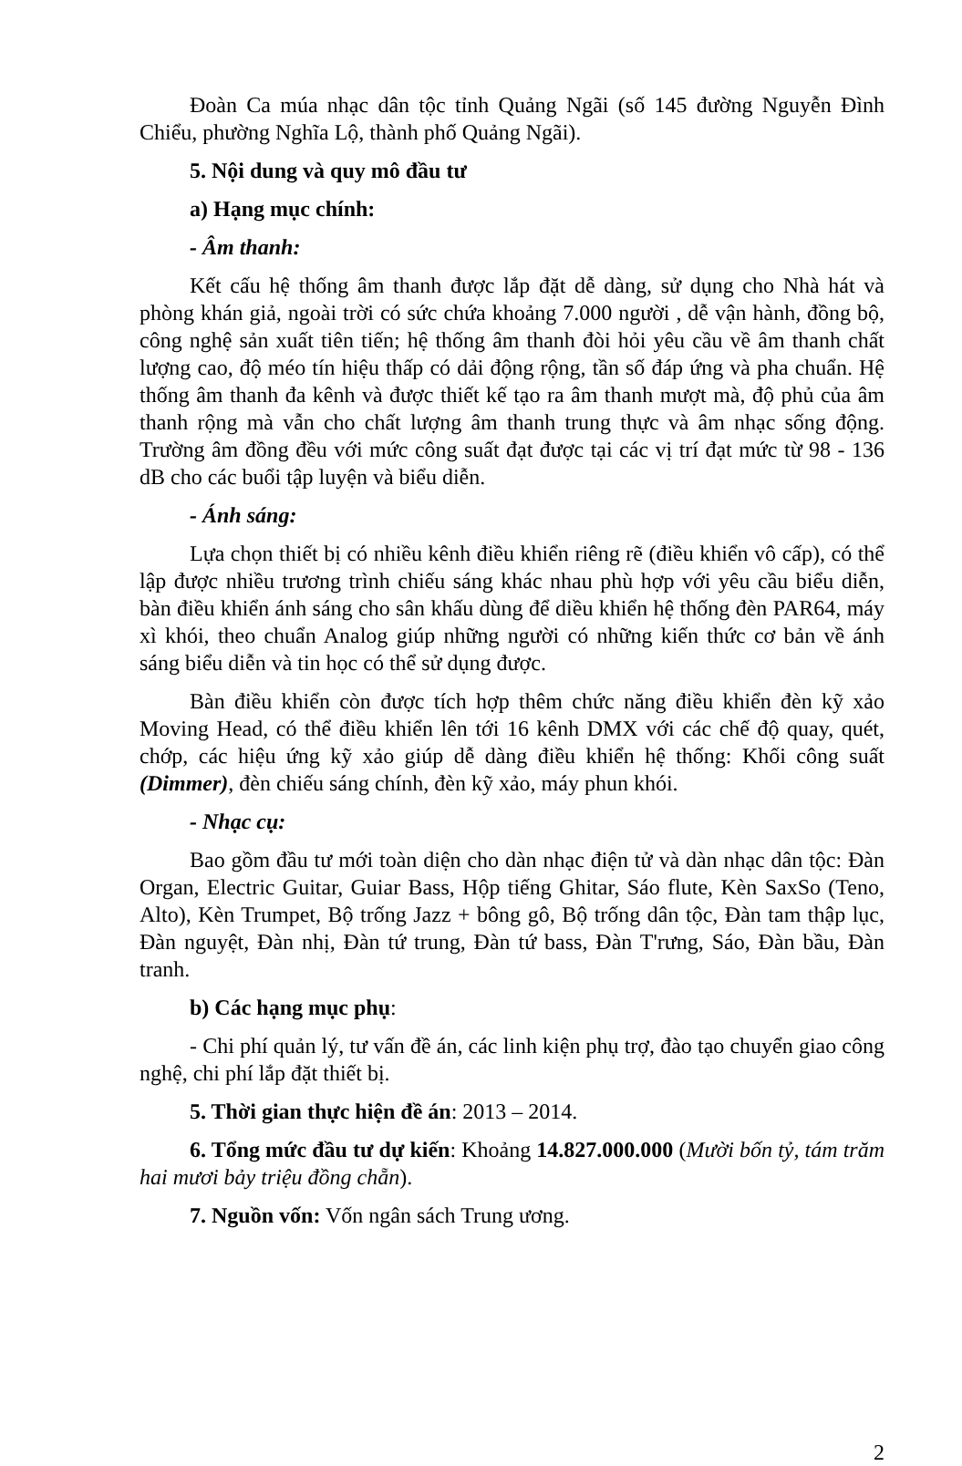Đoàn Ca múa nhạc dân tộc tỉnh Quảng Ngãi (số 145 đường Nguyễn Đình Chiểu, phường Nghĩa Lộ, thành phố Quảng Ngãi).
5. Nội dung và quy mô đầu tư
a) Hạng mục chính:
- Âm thanh:
Kết cấu hệ thống âm thanh được lắp đặt dễ dàng, sử dụng cho Nhà hát và phòng khán giả, ngoài trời có sức chứa khoảng 7.000 người , dễ vận hành, đồng bộ, công nghệ sản xuất tiên tiến; hệ thống âm thanh đòi hỏi yêu cầu về âm thanh chất lượng cao, độ méo tín hiệu thấp có dải động rộng, tần số đáp ứng và pha chuẩn. Hệ thống âm thanh đa kênh và được thiết kế tạo ra âm thanh mượt mà, độ phủ của âm thanh rộng mà vẫn cho chất lượng âm thanh trung thực và âm nhạc sống động. Trường âm đồng đều với mức công suất đạt được tại các vị trí đạt mức từ 98 - 136 dB cho các buổi tập luyện và biểu diễn.
- Ánh sáng:
Lựa chọn thiết bị có nhiều kênh điều khiển riêng rẽ (điều khiển vô cấp), có thể lập được nhiều trương trình chiếu sáng khác nhau phù hợp với yêu cầu biểu diễn, bàn điều khiển ánh sáng cho sân khấu dùng để diều khiển hệ thống đèn PAR64, máy xì khói, theo chuẩn Analog giúp những người có những kiến thức cơ bản về ánh sáng biểu diễn và tin học có thể sử dụng được.
Bàn điều khiển còn được tích hợp thêm chức năng điều khiển đèn kỹ xảo Moving Head, có thể điều khiển lên tới 16 kênh DMX với các chế độ quay, quét, chớp, các hiệu ứng kỹ xảo giúp dễ dàng điều khiển hệ thống: Khối công suất (Dimmer), đèn chiếu sáng chính, đèn kỹ xảo, máy phun khói.
- Nhạc cụ:
Bao gồm đầu tư mới toàn diện cho dàn nhạc điện tử và dàn nhạc dân tộc: Đàn Organ, Electric Guitar, Guiar Bass, Hộp tiếng Ghitar, Sáo flute, Kèn SaxSo (Teno, Alto), Kèn Trumpet, Bộ trống Jazz + bông gô, Bộ trống dân tộc, Đàn tam thập lục, Đàn nguyệt, Đàn nhị, Đàn tứ trung, Đàn tứ bass, Đàn T'rưng, Sáo, Đàn bầu, Đàn tranh.
b) Các hạng mục phụ:
- Chi phí quản lý, tư vấn đề án, các linh kiện phụ trợ, đào tạo chuyển giao công nghệ, chi phí lắp đặt thiết bị.
5. Thời gian thực hiện đề án: 2013 – 2014.
6. Tổng mức đầu tư dự kiến: Khoảng 14.827.000.000 (Mười bốn tỷ, tám trăm hai mươi bảy triệu đồng chẵn).
7. Nguồn vốn: Vốn ngân sách Trung ương.
2